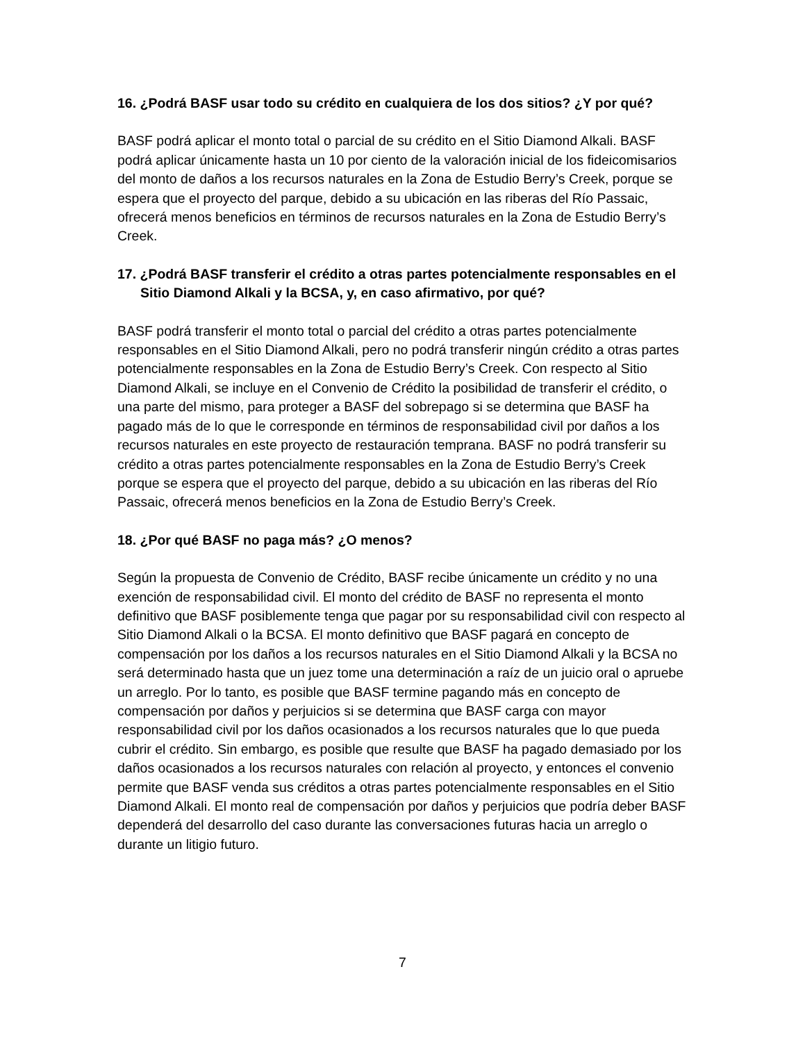16. ¿Podrá BASF usar todo su crédito en cualquiera de los dos sitios? ¿Y por qué?
BASF podrá aplicar el monto total o parcial de su crédito en el Sitio Diamond Alkali. BASF podrá aplicar únicamente hasta un 10 por ciento de la valoración inicial de los fideicomisarios del monto de daños a los recursos naturales en la Zona de Estudio Berry’s Creek, porque se espera que el proyecto del parque, debido a su ubicación en las riberas del Río Passaic, ofrecerá menos beneficios en términos de recursos naturales en la Zona de Estudio Berry’s Creek.
17. ¿Podrá BASF transferir el crédito a otras partes potencialmente responsables en el Sitio Diamond Alkali y la BCSA, y, en caso afirmativo, por qué?
BASF podrá transferir el monto total o parcial del crédito a otras partes potencialmente responsables en el Sitio Diamond Alkali, pero no podrá transferir ningún crédito a otras partes potencialmente responsables en la Zona de Estudio Berry’s Creek. Con respecto al Sitio Diamond Alkali, se incluye en el Convenio de Crédito la posibilidad de transferir el crédito, o una parte del mismo, para proteger a BASF del sobrepago si se determina que BASF ha pagado más de lo que le corresponde en términos de responsabilidad civil por daños a los recursos naturales en este proyecto de restauración temprana. BASF no podrá transferir su crédito a otras partes potencialmente responsables en la Zona de Estudio Berry’s Creek porque se espera que el proyecto del parque, debido a su ubicación en las riberas del Río Passaic, ofrecerá menos beneficios en la Zona de Estudio Berry’s Creek.
18. ¿Por qué BASF no paga más? ¿O menos?
Según la propuesta de Convenio de Crédito, BASF recibe únicamente un crédito y no una exención de responsabilidad civil. El monto del crédito de BASF no representa el monto definitivo que BASF posiblemente tenga que pagar por su responsabilidad civil con respecto al Sitio Diamond Alkali o la BCSA. El monto definitivo que BASF pagará en concepto de compensación por los daños a los recursos naturales en el Sitio Diamond Alkali y la BCSA no será determinado hasta que un juez tome una determinación a raíz de un juicio oral o apruebe un arreglo. Por lo tanto, es posible que BASF termine pagando más en concepto de compensación por daños y perjuicios si se determina que BASF carga con mayor responsabilidad civil por los daños ocasionados a los recursos naturales que lo que pueda cubrir el crédito. Sin embargo, es posible que resulte que BASF ha pagado demasiado por los daños ocasionados a los recursos naturales con relación al proyecto, y entonces el convenio permite que BASF venda sus créditos a otras partes potencialmente responsables en el Sitio Diamond Alkali. El monto real de compensación por daños y perjuicios que podría deber BASF dependerá del desarrollo del caso durante las conversaciones futuras hacia un arreglo o durante un litigio futuro.
7